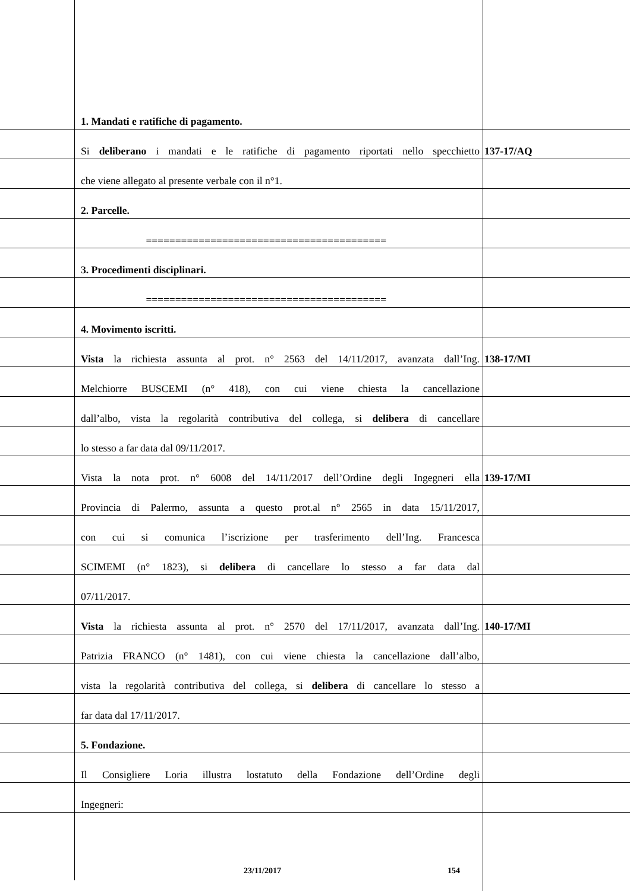1. Mandati e ratifiche di pagamento.
Si deliberano i mandati e le ratifiche di pagamento riportati nello specchietto
137-17/AQ
che viene allegato al presente verbale con il n°1.
2. Parcelle.
=========================================
3. Procedimenti disciplinari.
=========================================
4. Movimento iscritti.
Vista la richiesta assunta al prot. n° 2563 del 14/11/2017, avanzata dall’Ing.
138-17/MI
Melchiorre BUSCEMI (n° 418), con cui viene chiesta la cancellazione
dall’albo, vista la regolarità contributiva del collega, si delibera di cancellare
lo stesso a far data dal 09/11/2017.
Vista la nota prot. n° 6008 del 14/11/2017 dell’Ordine degli Ingegneri ella
139-17/MI
Provincia di Palermo, assunta a questo prot.al n° 2565 in data 15/11/2017,
con cui si comunica l’iscrizione per trasferimento dell’Ing. Francesca
SCIMEMI (n° 1823), si delibera di cancellare lo stesso a far data dal
07/11/2017.
Vista la richiesta assunta al prot. n° 2570 del 17/11/2017, avanzata dall’Ing.
140-17/MI
Patrizia FRANCO (n° 1481), con cui viene chiesta la cancellazione dall’albo,
vista la regolarità contributiva del collega, si delibera di cancellare lo stesso a
far data dal 17/11/2017.
5. Fondazione.
Il Consigliere Loria illustra lostatuto della Fondazione dell’Ordine degli
Ingegneri:
23/11/2017 154